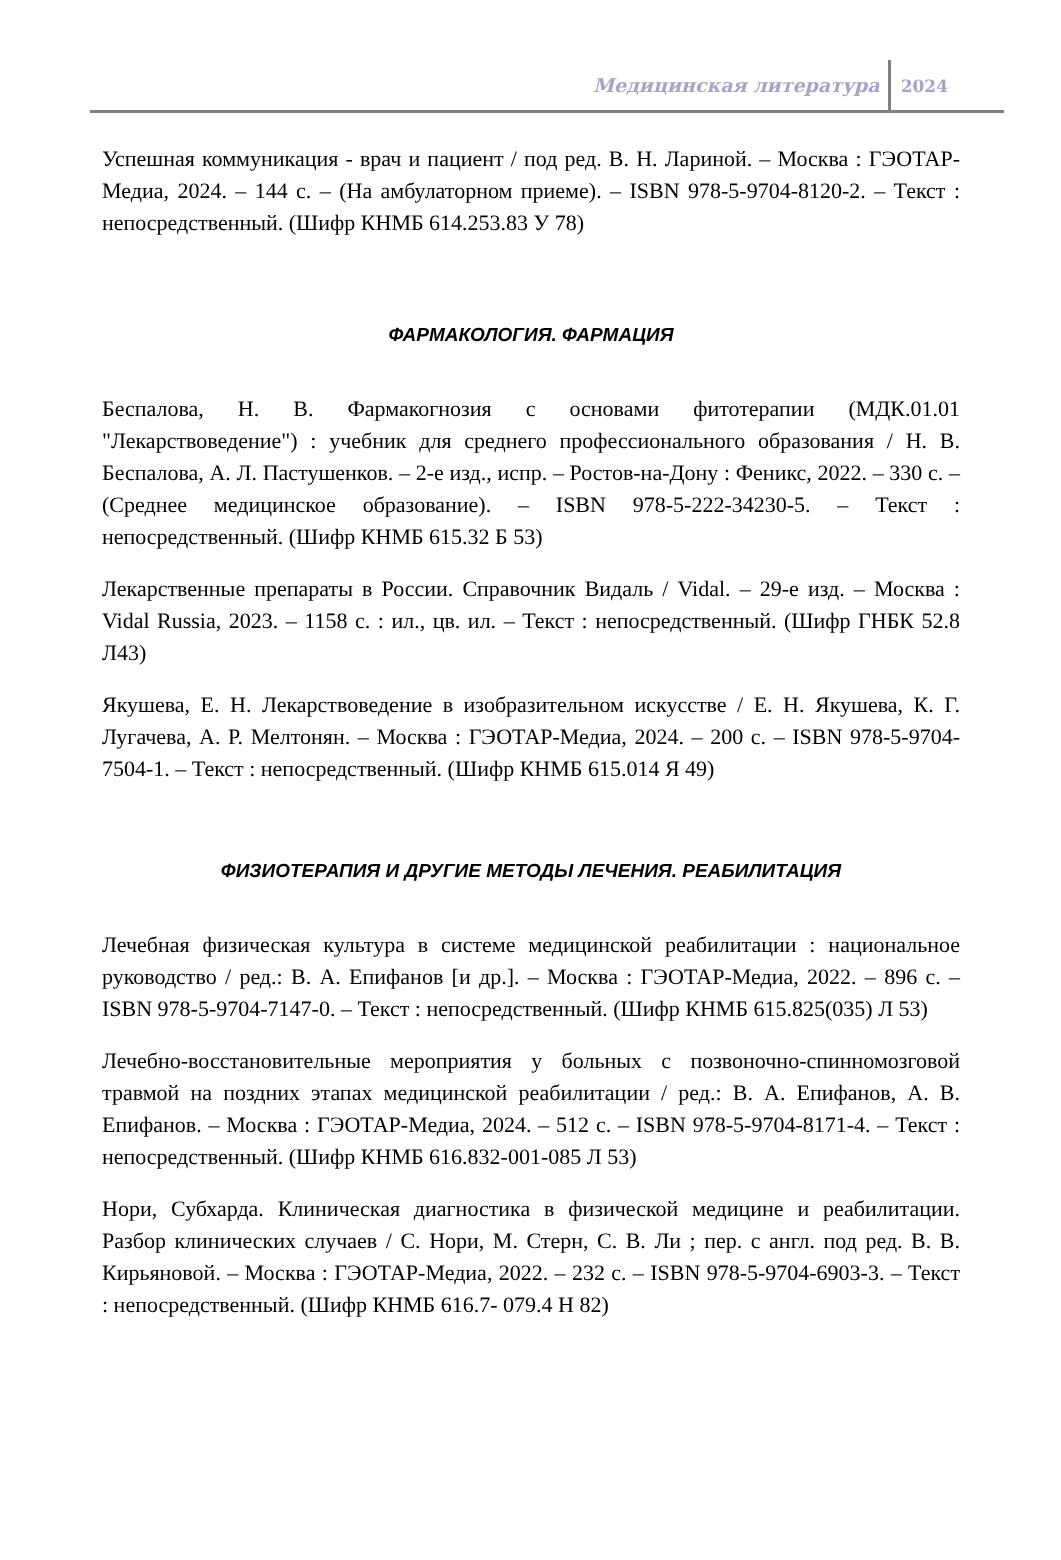Медицинская литература 2024
Успешная коммуникация - врач и пациент / под ред. В. Н. Лариной. – Москва : ГЭОТАР-Медиа, 2024. – 144 с. – (На амбулаторном приеме). – ISBN 978-5-9704-8120-2. – Текст : непосредственный. (Шифр КНМБ 614.253.83 У 78)
ФАРМАКОЛОГИЯ. ФАРМАЦИЯ
Беспалова, Н. В. Фармакогнозия с основами фитотерапии (МДК.01.01 "Лекарствоведение") : учебник для среднего профессионального образования / Н. В. Беспалова, А. Л. Пастушенков. – 2-е изд., испр. – Ростов-на-Дону : Феникс, 2022. – 330 с. – (Среднее медицинское образование). – ISBN 978-5-222-34230-5. – Текст : непосредственный. (Шифр КНМБ 615.32 Б 53)
Лекарственные препараты в России. Справочник Видаль / Vidal. – 29-е изд. – Москва : Vidal Russia, 2023. – 1158 с. : ил., цв. ил. – Текст : непосредственный. (Шифр ГНБК 52.8 Л43)
Якушева, Е. Н. Лекарствоведение в изобразительном искусстве / Е. Н. Якушева, К. Г. Лугачева, А. Р. Мелтонян. – Москва : ГЭОТАР-Медиа, 2024. – 200 с. – ISBN 978-5-9704-7504-1. – Текст : непосредственный. (Шифр КНМБ 615.014 Я 49)
ФИЗИОТЕРАПИЯ И ДРУГИЕ МЕТОДЫ ЛЕЧЕНИЯ. РЕАБИЛИТАЦИЯ
Лечебная физическая культура в системе медицинской реабилитации : национальное руководство / ред.: В. А. Епифанов [и др.]. – Москва : ГЭОТАР-Медиа, 2022. – 896 с. – ISBN 978-5-9704-7147-0. – Текст : непосредственный. (Шифр КНМБ 615.825(035) Л 53)
Лечебно-восстановительные мероприятия у больных с позвоночно-спинномозговой травмой на поздних этапах медицинской реабилитации / ред.: В. А. Епифанов, А. В. Епифанов. – Москва : ГЭОТАР-Медиа, 2024. – 512 с. – ISBN 978-5-9704-8171-4. – Текст : непосредственный. (Шифр КНМБ 616.832-001-085 Л 53)
Нори, Субхарда. Клиническая диагностика в физической медицине и реабилитации. Разбор клинических случаев / С. Нори, М. Стерн, С. В. Ли ; пер. с англ. под ред. В. В. Кирьяновой. – Москва : ГЭОТАР-Медиа, 2022. – 232 с. – ISBN 978-5-9704-6903-3. – Текст : непосредственный. (Шифр КНМБ 616.7- 079.4 Н 82)